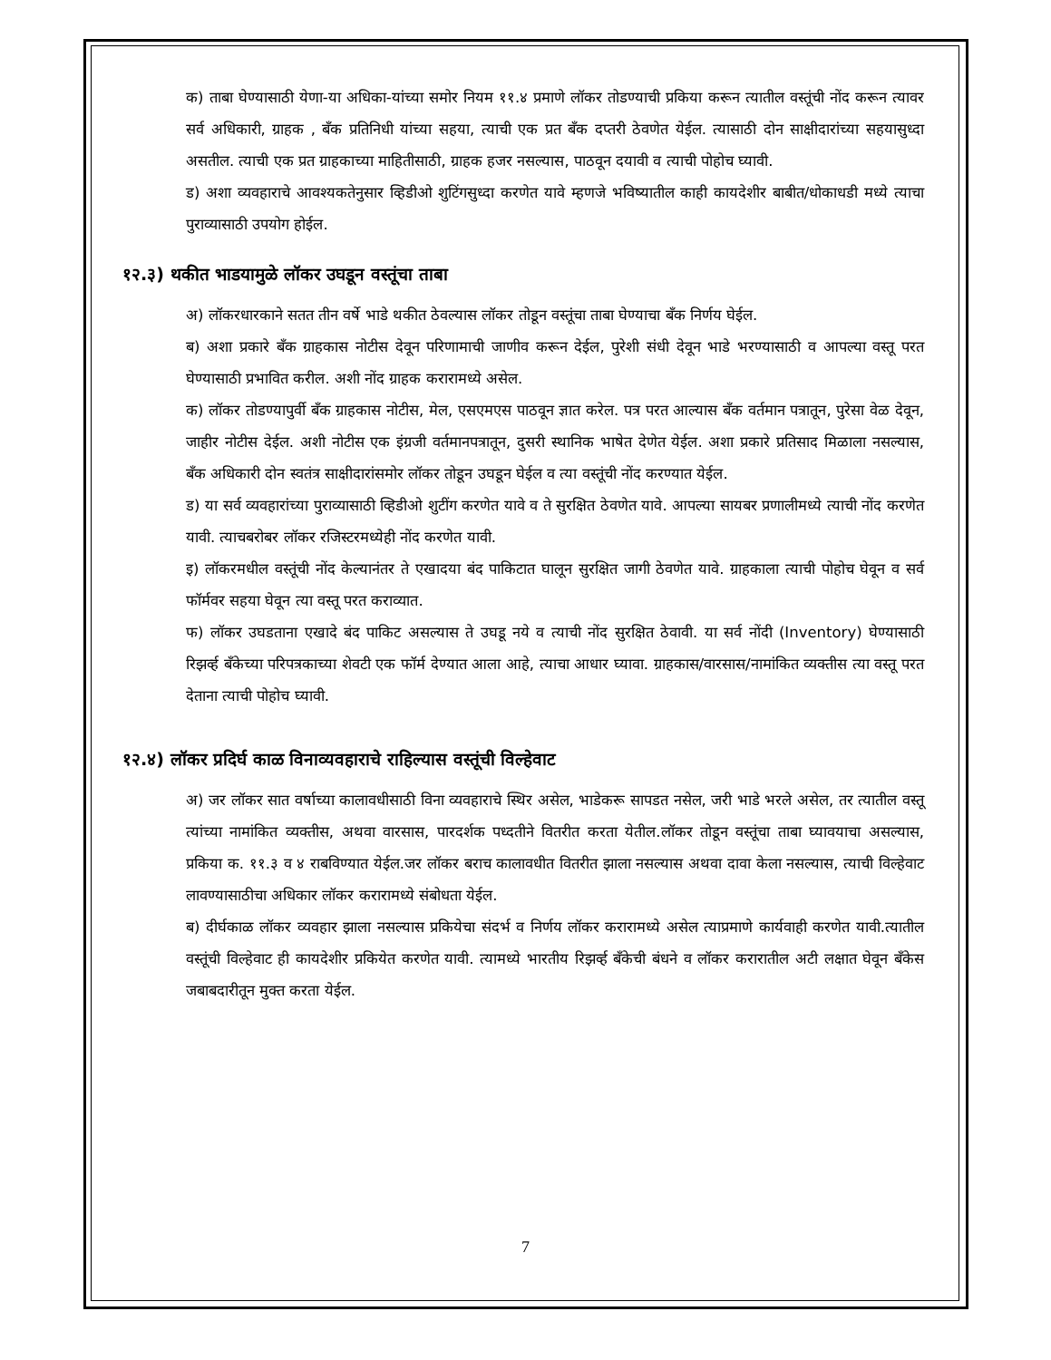क) ताबा घेण्यासाठी येणा-या अधिका-यांच्या समोर नियम ११.४ प्रमाणे लॉकर तोडण्याची प्रकिया करून त्यातील वस्तूंची नोंद करून त्यावर सर्व अधिकारी, ग्राहक , बँक प्रतिनिधी यांच्या सहया, त्याची एक प्रत बँक दप्तरी ठेवणेत येईल. त्यासाठी दोन साक्षीदारांच्या सहयासुध्दा असतील. त्याची एक प्रत ग्राहकाच्या माहितीसाठी, ग्राहक हजर नसल्यास, पाठवून दयावी व त्याची पोहोच घ्यावी.
ड) अशा व्यवहाराचे आवश्यकतेनुसार व्हिडीओ शुटिंगसुध्दा करणेत यावे म्हणजे भविष्यातील काही कायदेशीर बाबीत/धोकाधडी मध्ये त्याचा पुराव्यासाठी उपयोग होईल.
१२.३) थकीत भाडयामुळे लॉकर उघडून वस्तूंचा ताबा
अ) लॉकरधारकाने सतत तीन वर्षे भाडे थकीत ठेवल्यास लॉकर तोडून वस्तूंचा ताबा घेण्याचा बँक निर्णय घेईल.
ब) अशा प्रकारे बँक ग्राहकास नोटीस देवून परिणामाची जाणीव करून देईल, पुरेशी संधी देवून भाडे भरण्यासाठी व आपल्या वस्तू परत घेण्यासाठी प्रभावित करील. अशी नोंद ग्राहक करारामध्ये असेल.
क) लॉकर तोडण्यापुर्वी बँक ग्राहकास नोटीस, मेल, एसएमएस पाठवून ज्ञात करेल. पत्र परत आल्यास बँक वर्तमान पत्रातून, पुरेसा वेळ देवून, जाहीर नोटीस देईल. अशी नोटीस एक इंग्रजी वर्तमानपत्रातून, दुसरी स्थानिक भाषेत देणेत येईल. अशा प्रकारे प्रतिसाद मिळाला नसल्यास, बँक अधिकारी दोन स्वतंत्र साक्षीदारांसमोर लॉकर तोडून उघडून घेईल व त्या वस्तूंची नोंद करण्यात येईल.
ड) या सर्व व्यवहारांच्या पुराव्यासाठी व्हिडीओ शुटींग करणेत यावे व ते सुरक्षित ठेवणेत यावे. आपल्या सायबर प्रणालीमध्ये त्याची नोंद करणेत यावी. त्याचबरोबर लॉकर रजिस्टरमध्येही नोंद करणेत यावी.
इ) लॉकरमधील वस्तूंची नोंद केल्यानंतर ते एखादया बंद पाकिटात घालून सुरक्षित जागी ठेवणेत यावे. ग्राहकाला त्याची पोहोच घेवून व सर्व फॉर्मवर सहया घेवून त्या वस्तू परत कराव्यात.
फ) लॉकर उघडताना एखादे बंद पाकिट असल्यास ते उघडू नये व त्याची नोंद सुरक्षित ठेवावी. या सर्व नोंदी (Inventory) घेण्यासाठी रिझर्व्ह बँकेच्या परिपत्रकाच्या शेवटी एक फॉर्म देण्यात आला आहे, त्याचा आधार घ्यावा. ग्राहकास/वारसास/नामांकित व्यक्तीस त्या वस्तू परत देताना त्याची पोहोच घ्यावी.
१२.४) लॉकर प्रदिर्घ काळ विनाव्यवहाराचे राहिल्यास वस्तूंची विल्हेवाट
अ) जर लॉकर सात वर्षाच्या कालावधीसाठी विना व्यवहाराचे स्थिर असेल, भाडेकरू सापडत नसेल, जरी भाडे भरले असेल, तर त्यातील वस्तू त्यांच्या नामांकित व्यक्तीस, अथवा वारसास, पारदर्शक पध्दतीने वितरीत करता येतील.लॉकर तोडून वस्तूंचा ताबा घ्यावयाचा असल्यास, प्रकिया क. ११.३ व ४ राबविण्यात येईल.जर लॉकर बराच कालावधीत वितरीत झाला नसल्यास अथवा दावा केला नसल्यास, त्याची विल्हेवाट लावण्यासाठीचा अधिकार लॉकर करारामध्ये संबोधता येईल.
ब) दीर्घकाळ लॉकर व्यवहार झाला नसल्यास प्रकियेचा संदर्भ व निर्णय लॉकर करारामध्ये असेल त्याप्रमाणे कार्यवाही करणेत यावी.त्यातील वस्तूंची विल्हेवाट ही कायदेशीर प्रकियेत करणेत यावी. त्यामध्ये भारतीय रिझर्व्ह बँकेची बंधने व लॉकर करारातील अटी लक्षात घेवून बँकेस जबाबदारीतून मुक्त करता येईल.
7